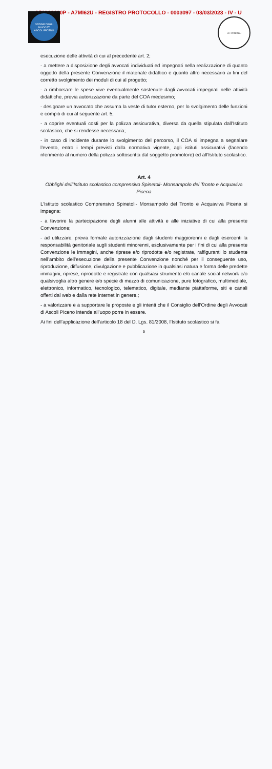APIC80600P - A7MI62U - REGISTRO PROTOCOLLO - 0003097 - 03/03/2023 - IV - U
ORDINE DEGLI AVVOCATI
ASCOLI PICENO
I.C. SPINETOLI
esecuzione delle attività di cui al precedente art. 2;
- a mettere a disposizione degli avvocati individuati ed impegnati nella realizzazione di quanto oggetto della presente Convenzione il materiale didattico e quanto altro necessario ai fini del corretto svolgimento dei moduli di cui al progetto;
- a rimborsare le spese vive eventualmente sostenute dagli avvocati impegnati nelle attività didattiche, previa autorizzazione da parte del COA medesimo;
- designare un avvocato che assuma la veste di tutor esterno, per lo svolgimento delle funzioni e compiti di cui al seguente art. 5;
- a coprire eventuali costi per la polizza assicurativa, diversa da quella stipulata dall’Istituto scolastico, che si rendesse necessaria;
- in caso di incidente durante lo svolgimento del percorso, il COA si impegna a segnalare l’evento, entro i tempi previsti dalla normativa vigente, agli istituti assicurativi (facendo riferimento al numero della polizza sottoscritta dal soggetto promotore) ed all’Istituto scolastico.
Art. 4
Obblighi dell’Istituto scolastico comprensivo Spinetoli- Monsampolo del Tronto e Acquaviva Picena
L’Istituto scolastico Comprensivo Spinetoli- Monsampolo del Tronto e Acquaviva Picena si impegna:
- a favorire la partecipazione degli alunni alle attività e alle iniziative di cui alla presente Convenzione;
- ad utilizzare, previa formale autorizzazione dagli studenti maggiorenni e dagli esercenti la responsabilità genitoriale sugli studenti minorenni, esclusivamente per i fini di cui alla presente Convenzione le immagini, anche riprese e/o riprodotte e/o registrate, raffiguranti lo studente nell’ambito dell’esecuzione della presente Convenzione nonché per il conseguente uso, riproduzione, diffusione, divulgazione e pubblicazione in qualsiasi natura e forma delle predette immagini, riprese, riprodotte e registrate con qualsiasi strumento e/o canale social network e/o qualsivoglia altro genere e/o specie di mezzo di comunicazione, pure fotografico, multimediale, elettronico, informatico, tecnologico, telematico, digitale, mediante piattaforme, siti e canali offerti dal web e dalla rete internet in genere.;
- a valorizzare e a supportare le proposte e gli intenti che il Consiglio dell’Ordine degli Avvocati di Ascoli Piceno intende all’uopo porre in essere.
Ai fini dell’applicazione dell’articolo 18 del D. Lgs. 81/2008, l’Istituto scolastico si fa
5